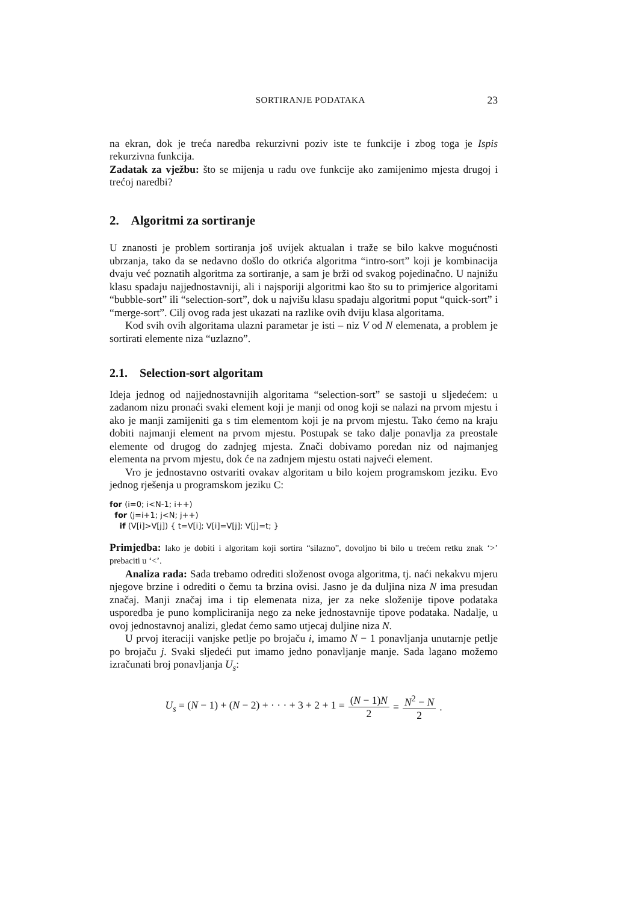SORTIRANJE PODATAKA 23
na ekran, dok je treća naredba rekurzivni poziv iste te funkcije i zbog toga je Ispis rekurzivna funkcija.
Zadatak za vježbu: što se mijenja u radu ove funkcije ako zamijenimo mjesta drugoj i trećoj naredbi?
2. Algoritmi za sortiranje
U znanosti je problem sortiranja još uvijek aktualan i traže se bilo kakve mogućnosti ubrzanja, tako da se nedavno došlo do otkrića algoritma “intro-sort” koji je kombinacija dvaju već poznatih algoritma za sortiranje, a sam je brži od svakog pojedinačno. U najnižu klasu spadaju najjednostavniji, ali i najsporiji algoritmi kao što su to primjerice algoritami “bubble-sort” ili “selection-sort”, dok u najvišu klasu spadaju algoritmi poput “quick-sort” i “merge-sort”. Cilj ovog rada jest ukazati na razlike ovih dviju klasa algoritama.
Kod svih ovih algoritama ulazni parametar je isti – niz V od N elemenata, a problem je sortirati elemente niza “uzlazno”.
2.1. Selection-sort algoritam
Ideja jednog od najjednostavnijih algoritama “selection-sort” se sastoji u sljedećem: u zadanom nizu pronaći svaki element koji je manji od onog koji se nalazi na prvom mjestu i ako je manji zamijeniti ga s tim elementom koji je na prvom mjestu. Tako ćemo na kraju dobiti najmanji element na prvom mjestu. Postupak se tako dalje ponavlja za preostale elemente od drugog do zadnjeg mjesta. Znači dobivamo poredan niz od najmanjeg elementa na prvom mjestu, dok će na zadnjem mjestu ostati najveći element.
Vro je jednostavno ostvariti ovakav algoritam u bilo kojem programskom jeziku. Evo jednog rješenja u programskom jeziku C:
for (i=0; i<N-1; i++)
  for (j=i+1; j<N; j++)
    if (V[i]>V[j]) { t=V[i]; V[i]=V[j]; V[j]=t; }
Primjedba: lako je dobiti i algoritam koji sortira “silazno”, dovoljno bi bilo u trećem retku znak ‘>’ prebaciti u ‘<’.
Analiza rada: Sada trebamo odrediti složenost ovoga algoritma, tj. naći nekakvu mjeru njegove brzine i odrediti o čemu ta brzina ovisi. Jasno je da duljina niza N ima presudan značaj. Manji značaj ima i tip elemenata niza, jer za neke složenije tipove podataka usporedba je puno kompliciranija nego za neke jednostavnije tipove podataka. Nadalje, u ovoj jednostavnoj analizi, gledat ćemo samo utjecaj duljine niza N.
U prvoj iteraciji vanjske petlje po brojaču i, imamo N − 1 ponavljanja unutarnje petlje po brojaču j. Svaki sljedeći put imamo jedno ponavljanje manje. Sada lagano možemo izračunati broj ponavljanja U<sub>s</sub>:
U<sub>s</sub> = (N − 1) + (N − 2) + · · · + 3 + 2 + 1 = (N − 1)N 2 = N<sup>2</sup> − N 2.